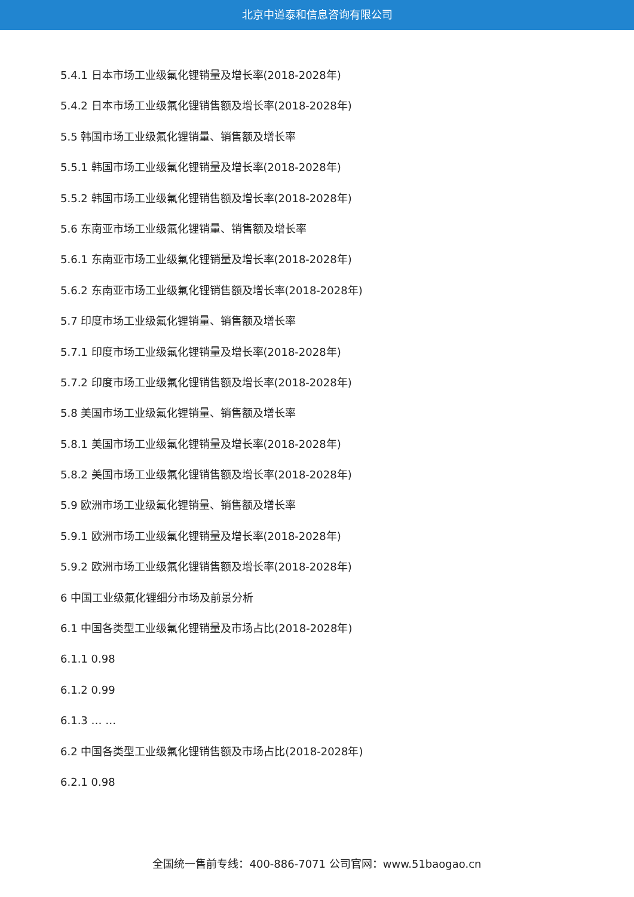北京中道泰和信息咨询有限公司
5.4.1 日本市场工业级氟化锂销量及增长率(2018-2028年)
5.4.2 日本市场工业级氟化锂销售额及增长率(2018-2028年)
5.5 韩国市场工业级氟化锂销量、销售额及增长率
5.5.1 韩国市场工业级氟化锂销量及增长率(2018-2028年)
5.5.2 韩国市场工业级氟化锂销售额及增长率(2018-2028年)
5.6 东南亚市场工业级氟化锂销量、销售额及增长率
5.6.1 东南亚市场工业级氟化锂销量及增长率(2018-2028年)
5.6.2 东南亚市场工业级氟化锂销售额及增长率(2018-2028年)
5.7 印度市场工业级氟化锂销量、销售额及增长率
5.7.1 印度市场工业级氟化锂销量及增长率(2018-2028年)
5.7.2 印度市场工业级氟化锂销售额及增长率(2018-2028年)
5.8 美国市场工业级氟化锂销量、销售额及增长率
5.8.1 美国市场工业级氟化锂销量及增长率(2018-2028年)
5.8.2 美国市场工业级氟化锂销售额及增长率(2018-2028年)
5.9 欧洲市场工业级氟化锂销量、销售额及增长率
5.9.1 欧洲市场工业级氟化锂销量及增长率(2018-2028年)
5.9.2 欧洲市场工业级氟化锂销售额及增长率(2018-2028年)
6 中国工业级氟化锂细分市场及前景分析
6.1 中国各类型工业级氟化锂销量及市场占比(2018-2028年)
6.1.1 0.98
6.1.2 0.99
6.1.3 … …
6.2 中国各类型工业级氟化锂销售额及市场占比(2018-2028年)
6.2.1 0.98
全国统一售前专线：400-886-7071 公司官网：www.51baogao.cn